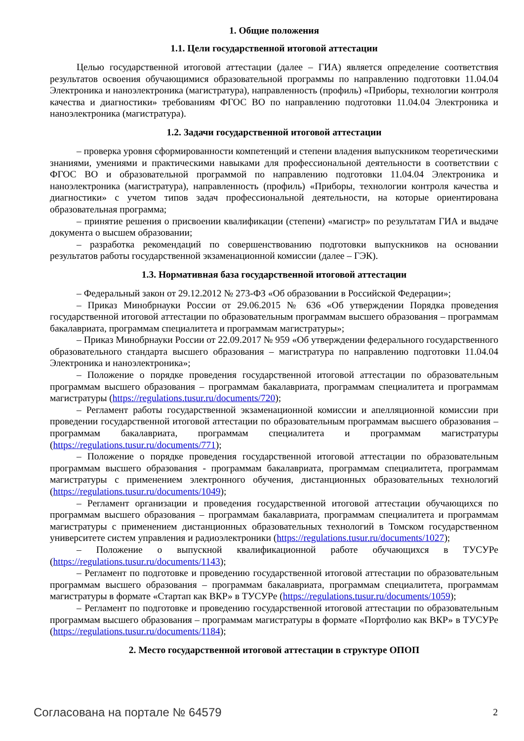1. Общие положения
1.1. Цели государственной итоговой аттестации
Целью государственной итоговой аттестации (далее – ГИА) является определение соответствия результатов освоения обучающимися образовательной программы по направлению подготовки 11.04.04 Электроника и наноэлектроника (магистратура), направленность (профиль) «Приборы, технологии контроля качества и диагностики» требованиям ФГОС ВО по направлению подготовки 11.04.04 Электроника и наноэлектроника (магистратура).
1.2. Задачи государственной итоговой аттестации
– проверка уровня сформированности компетенций и степени владения выпускником теоретическими знаниями, умениями и практическими навыками для профессиональной деятельности в соответствии с ФГОС ВО и образовательной программой по направлению подготовки 11.04.04 Электроника и наноэлектроника (магистратура), направленность (профиль) «Приборы, технологии контроля качества и диагностики» с учетом типов задач профессиональной деятельности, на которые ориентирована образовательная программа;
– принятие решения о присвоении квалификации (степени) «магистр» по результатам ГИА и выдаче документа о высшем образовании;
– разработка рекомендаций по совершенствованию подготовки выпускников на основании результатов работы государственной экзаменационной комиссии (далее – ГЭК).
1.3. Нормативная база государственной итоговой аттестации
– Федеральный закон от 29.12.2012 № 273-ФЗ «Об образовании в Российской Федерации»;
– Приказ Минобрнауки России от 29.06.2015 № 636 «Об утверждении Порядка проведения государственной итоговой аттестации по образовательным программам высшего образования – программам бакалавриата, программам специалитета и программам магистратуры»;
– Приказ Минобрнауки России от 22.09.2017 № 959 «Об утверждении федерального государственного образовательного стандарта высшего образования – магистратура по направлению подготовки 11.04.04 Электроника и наноэлектроника»;
– Положение о порядке проведения государственной итоговой аттестации по образовательным программам высшего образования – программам бакалавриата, программам специалитета и программам магистратуры (https://regulations.tusur.ru/documents/720);
– Регламент работы государственной экзаменационной комиссии и апелляционной комиссии при проведении государственной итоговой аттестации по образовательным программам высшего образования – программам бакалавриата, программам специалитета и программам магистратуры (https://regulations.tusur.ru/documents/771);
– Положение о порядке проведения государственной итоговой аттестации по образовательным программам высшего образования - программам бакалавриата, программам специалитета, программам магистратуры с применением электронного обучения, дистанционных образовательных технологий (https://regulations.tusur.ru/documents/1049);
– Регламент организации и проведения государственной итоговой аттестации обучающихся по программам высшего образования – программам бакалавриата, программам специалитета и программам магистратуры с применением дистанционных образовательных технологий в Томском государственном университете систем управления и радиоэлектроники (https://regulations.tusur.ru/documents/1027);
– Положение о выпускной квалификационной работе обучающихся в ТУСУРе (https://regulations.tusur.ru/documents/1143);
– Регламент по подготовке и проведению государственной итоговой аттестации по образовательным программам высшего образования – программам бакалавриата, программам специалитета, программам магистратуры в формате «Стартап как ВКР» в ТУСУРе (https://regulations.tusur.ru/documents/1059);
– Регламент по подготовке и проведению государственной итоговой аттестации по образовательным программам высшего образования – программам магистратуры в формате «Портфолио как ВКР» в ТУСУРе (https://regulations.tusur.ru/documents/1184);
2. Место государственной итоговой аттестации в структуре ОПОП
Согласована на портале № 64579 2